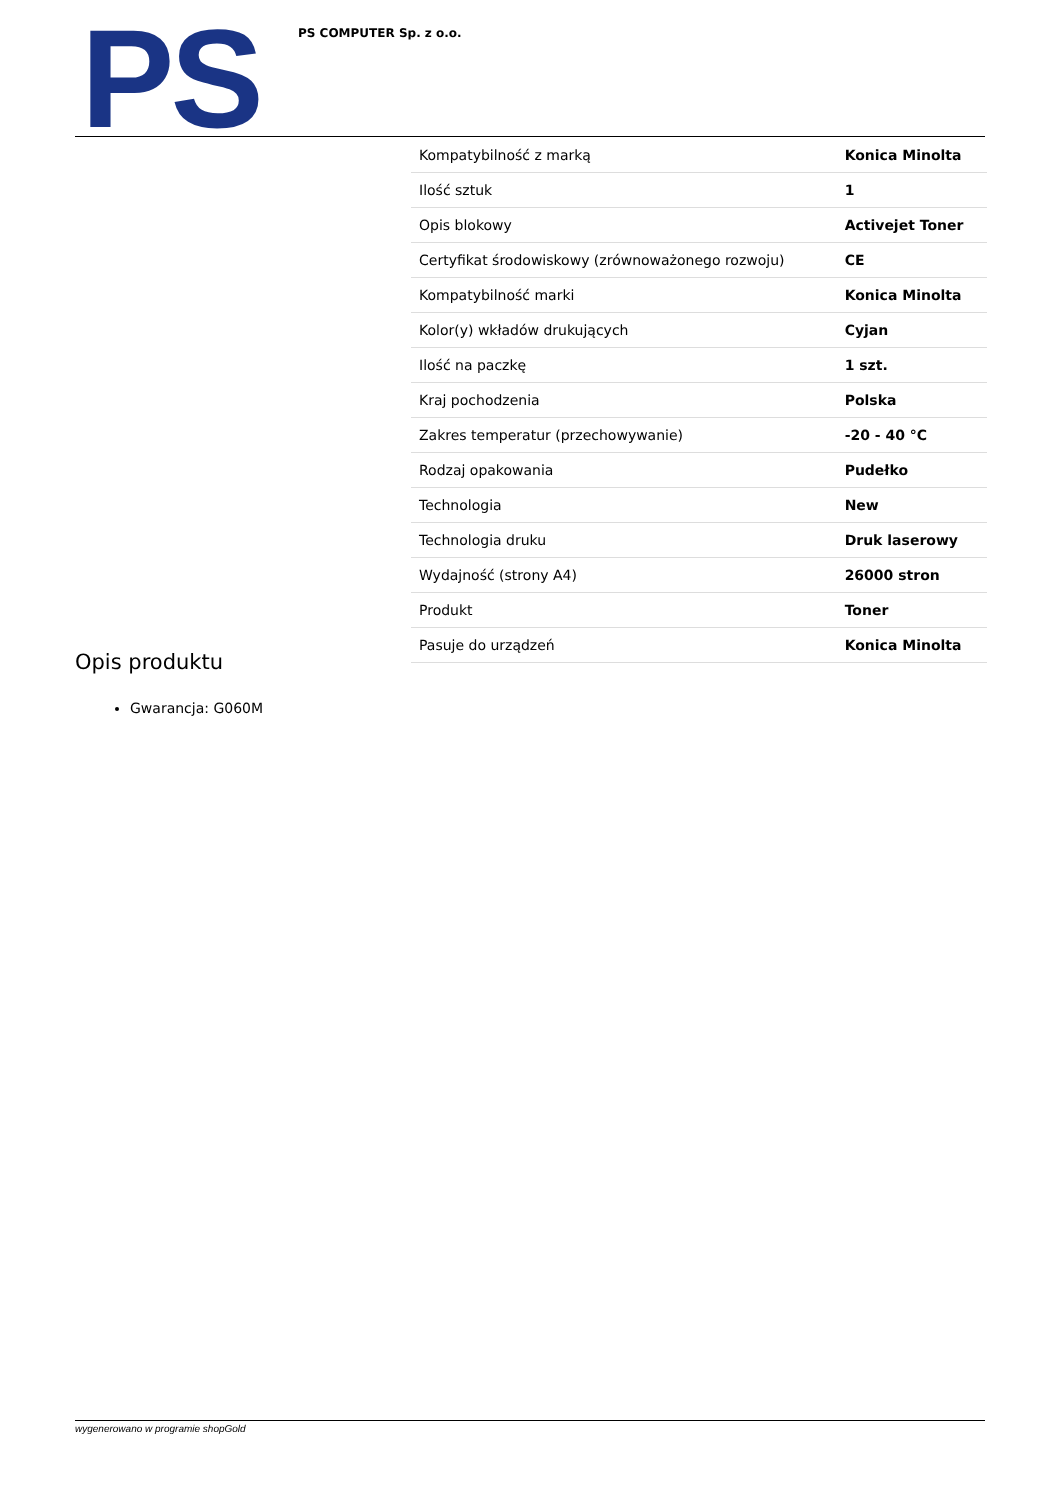PS PS COMPUTER Sp. z o.o.
| Kompatybilność z marką | Konica Minolta |
| Ilość sztuk | 1 |
| Opis blokowy | Activejet Toner |
| Certyfikat środowiskowy (zrównoważonego rozwoju) | CE |
| Kompatybilność marki | Konica Minolta |
| Kolor(y) wkładów drukujących | Cyjan |
| Ilość na paczkę | 1 szt. |
| Kraj pochodzenia | Polska |
| Zakres temperatur (przechowywanie) | -20 - 40 °C |
| Rodzaj opakowania | Pudełko |
| Technologia | New |
| Technologia druku | Druk laserowy |
| Wydajność (strony A4) | 26000 stron |
| Produkt | Toner |
| Pasuje do urządzeń | Konica Minolta |
Opis produktu
Gwarancja: G060M
wygenerowano w programie shopGold